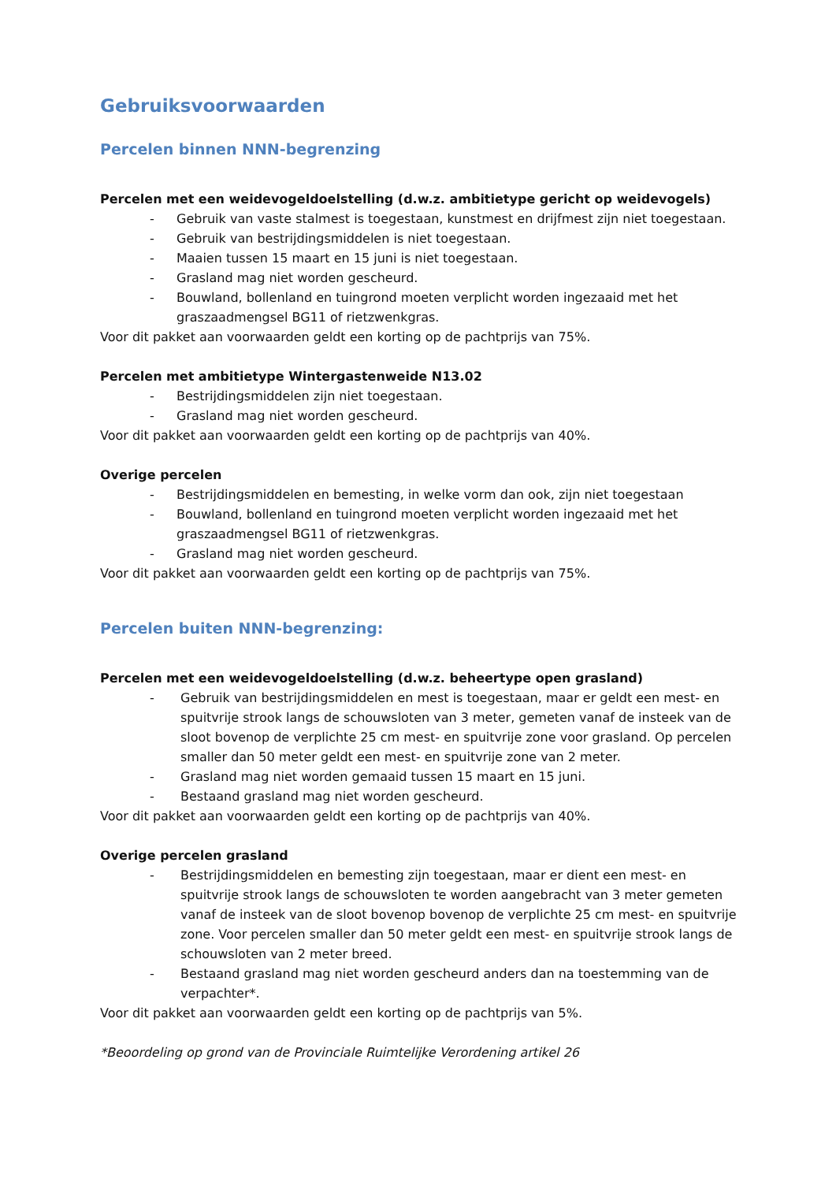Gebruiksvoorwaarden
Percelen binnen NNN-begrenzing
Percelen met een weidevogeldoelstelling (d.w.z. ambitietype gericht op weidevogels)
- Gebruik van vaste stalmest is toegestaan, kunstmest en drijfmest zijn niet toegestaan.
- Gebruik van bestrijdingsmiddelen is niet toegestaan.
- Maaien tussen 15 maart en 15 juni is niet toegestaan.
- Grasland mag niet worden gescheurd.
- Bouwland, bollenland en tuingrond moeten verplicht worden ingezaaid met het graszaadmengsel BG11 of rietzwenkgras.
Voor dit pakket aan voorwaarden geldt een korting op de pachtprijs van 75%.
Percelen met ambitietype Wintergastenweide N13.02
- Bestrijdingsmiddelen zijn niet toegestaan.
- Grasland mag niet worden gescheurd.
Voor dit pakket aan voorwaarden geldt een korting op de pachtprijs van 40%.
Overige percelen
- Bestrijdingsmiddelen en bemesting, in welke vorm dan ook, zijn niet toegestaan
- Bouwland, bollenland en tuingrond moeten verplicht worden ingezaaid met het graszaadmengsel BG11 of rietzwenkgras.
- Grasland mag niet worden gescheurd.
Voor dit pakket aan voorwaarden geldt een korting op de pachtprijs van 75%.
Percelen buiten NNN-begrenzing:
Percelen met een weidevogeldoelstelling (d.w.z. beheertype open grasland)
- Gebruik van bestrijdingsmiddelen en mest is toegestaan, maar er geldt een mest- en spuitvrije strook langs de schouwsloten van 3 meter, gemeten vanaf de insteek van de sloot bovenop de verplichte 25 cm mest- en spuitvrije zone voor grasland. Op percelen smaller dan 50 meter geldt een mest- en spuitvrije zone van 2 meter.
- Grasland mag niet worden gemaaid tussen 15 maart en 15 juni.
- Bestaand grasland mag niet worden gescheurd.
Voor dit pakket aan voorwaarden geldt een korting op de pachtprijs van 40%.
Overige percelen grasland
- Bestrijdingsmiddelen en bemesting zijn toegestaan, maar er dient een mest- en spuitvrije strook langs de schouwsloten te worden aangebracht van 3 meter gemeten vanaf de insteek van de sloot bovenop bovenop de verplichte 25 cm mest- en spuitvrije zone. Voor percelen smaller dan 50 meter geldt een mest- en spuitvrije strook langs de schouwsloten van 2 meter breed.
- Bestaand grasland mag niet worden gescheurd anders dan na toestemming van de verpachter*.
Voor dit pakket aan voorwaarden geldt een korting op de pachtprijs van 5%.
*Beoordeling op grond van de Provinciale Ruimtelijke Verordening artikel 26